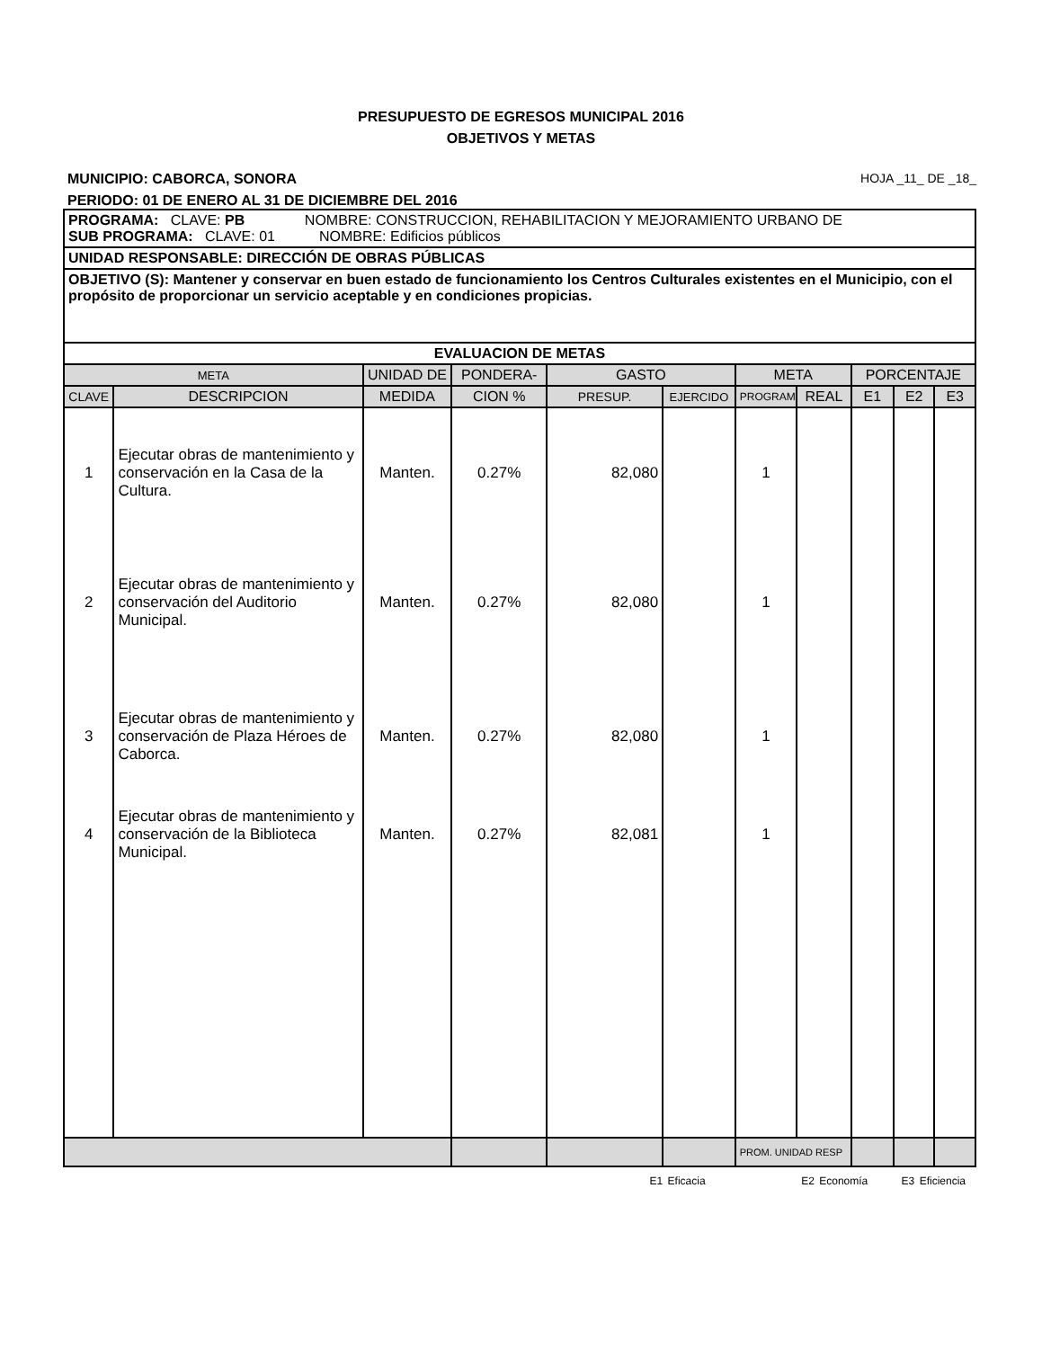PRESUPUESTO DE EGRESOS MUNICIPAL 2016
OBJETIVOS Y METAS
MUNICIPIO: CABORCA, SONORA HOJA _11_ DE _18_
PERIODO: 01 DE ENERO AL 31 DE DICIEMBRE DEL 2016
| PROGRAMA: CLAVE: PB NOMBRE: CONSTRUCCION, REHABILITACION Y MEJORAMIENTO URBANO DE SUB PROGRAMA: CLAVE: 01 NOMBRE: Edificios públicos | | | | | | | | | | |
| UNIDAD RESPONSABLE: DIRECCIÓN DE OBRAS PÚBLICAS | | | | | | | | | | |
| OBJETIVO (S): Mantener y conservar en buen estado de funcionamiento los Centros Culturales existentes en el Municipio, con el propósito de proporcionar un servicio aceptable y en condiciones propicias. | | | | | | | | | | |
| EVALUACION DE METAS | | | | | | | | | | |
| META | | UNIDAD DE | PONDERA- | GASTO | | META | | PORCENTAJE | | |
| CLAVE | DESCRIPCION | MEDIDA | CION % | PRESUP. | EJERCIDO | PROGRAM | REAL | E1 | E2 | E3 |
| 1 | Ejecutar obras de mantenimiento y conservación en la Casa de la Cultura. | Manten. | 0.27% | 82,080 | | 1 | | | | |
| 2 | Ejecutar obras de mantenimiento y conservación del Auditorio Municipal. | Manten. | 0.27% | 82,080 | | 1 | | | | |
| 3 | Ejecutar obras de mantenimiento y conservación de Plaza Héroes de Caborca. | Manten. | 0.27% | 82,080 | | 1 | | | | |
| 4 | Ejecutar obras de mantenimiento y conservación de la Biblioteca Municipal. | Manten. | 0.27% | 82,081 | | 1 | | | | |
| | | | | | | PROM. UNIDAD RESP | | | | |
E1 Eficacia E2 Economía E3 Eficiencia